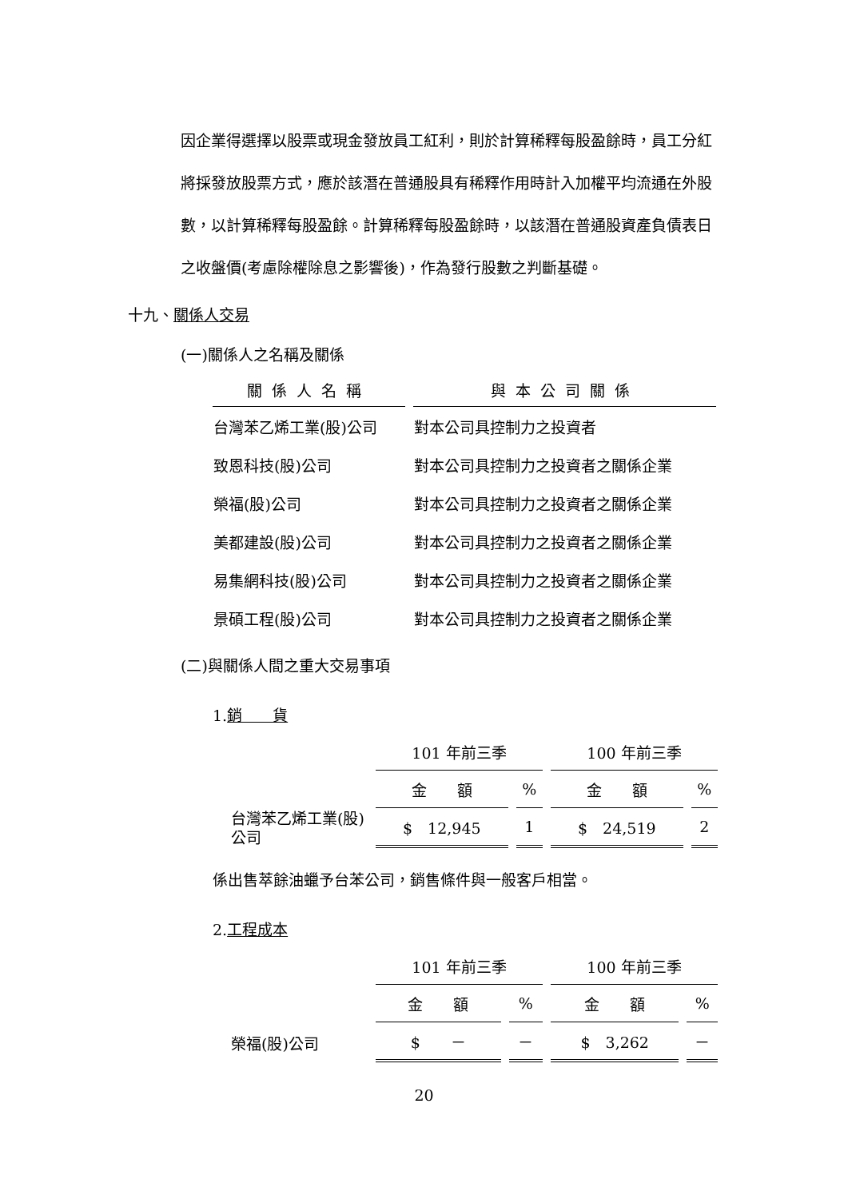因企業得選擇以股票或現金發放員工紅利，則於計算稀釋每股盈餘時，員工分紅將採發放股票方式，應於該潛在普通股具有稀釋作用時計入加權平均流通在外股數，以計算稀釋每股盈餘。計算稀釋每股盈餘時，以該潛在普通股資產負債表日之收盤價(考慮除權除息之影響後)，作為發行股數之判斷基礎。
十九、關係人交易
(一)關係人之名稱及關係
| 關係人名稱 | 與本公司關係 |
| --- | --- |
| 台灣苯乙烯工業(股)公司 | 對本公司具控制力之投資者 |
| 致恩科技(股)公司 | 對本公司具控制力之投資者之關係企業 |
| 榮福(股)公司 | 對本公司具控制力之投資者之關係企業 |
| 美都建設(股)公司 | 對本公司具控制力之投資者之關係企業 |
| 易集網科技(股)公司 | 對本公司具控制力之投資者之關係企業 |
| 景碩工程(股)公司 | 對本公司具控制力之投資者之關係企業 |
(二)與關係人間之重大交易事項
1.銷　　貨
| | 101 年前三季 | | 100 年前三季 | |
| | 金 額 | % | 金 額 | % |
| 台灣苯乙烯工業(股)公司 | $ 12,945 | 1 | $ 24,519 | 2 |
係出售萃餘油蠟予台苯公司，銷售條件與一般客戶相當。
2.工程成本
| | 101 年前三季 | | 100 年前三季 | |
| | 金 額 | % | 金 額 | % |
| 榮福(股)公司 | $ － | － | $ 3,262 | － |
20